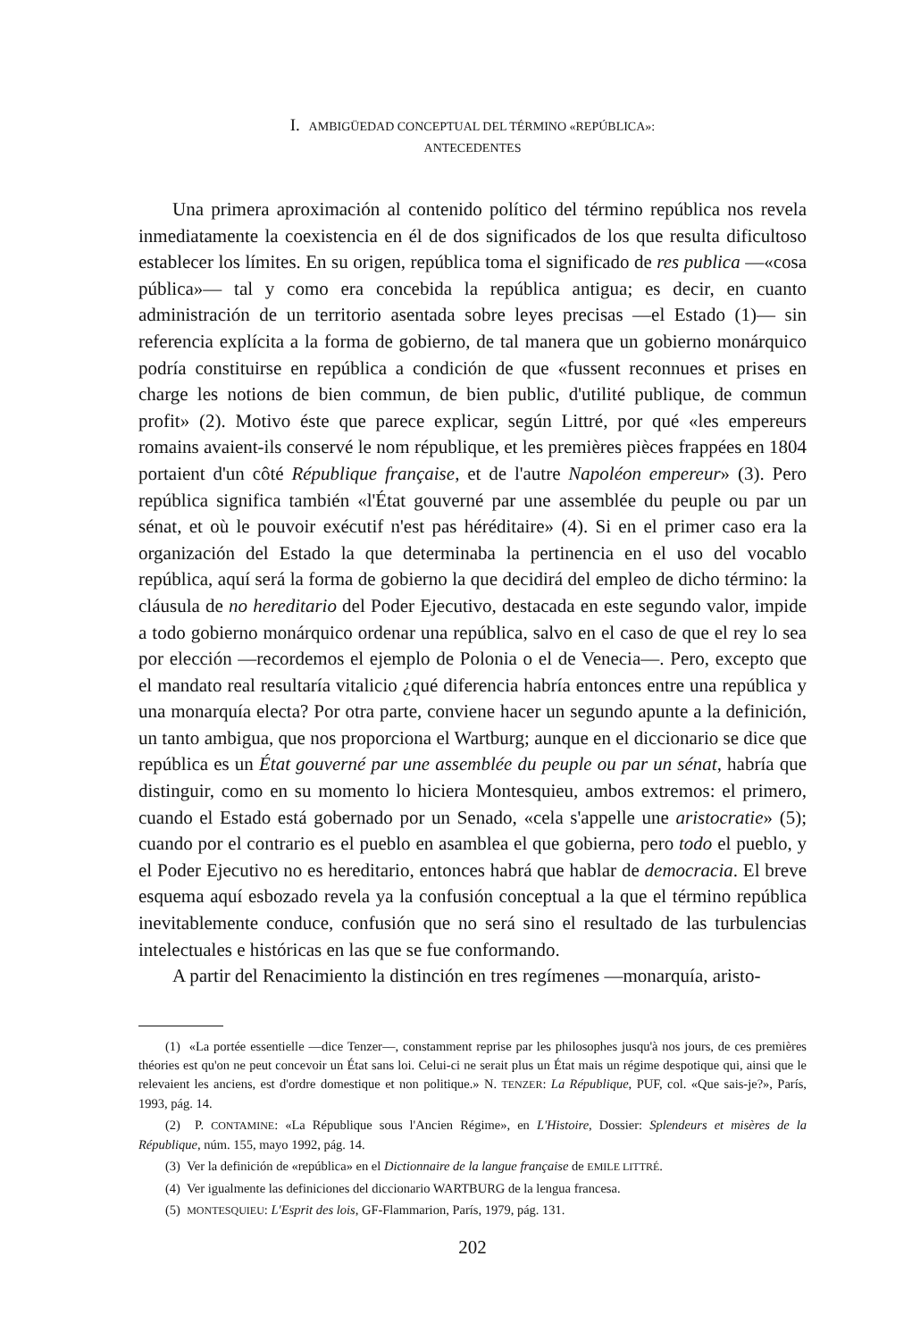I. AMBIGÜEDAD CONCEPTUAL DEL TÉRMINO «REPÚBLICA»:
ANTECEDENTES
Una primera aproximación al contenido político del término república nos revela inmediatamente la coexistencia en él de dos significados de los que resulta dificultoso establecer los límites. En su origen, república toma el significado de res publica —«cosa pública»— tal y como era concebida la república antigua; es decir, en cuanto administración de un territorio asentada sobre leyes precisas —el Estado (1)— sin referencia explícita a la forma de gobierno, de tal manera que un gobierno monárquico podría constituirse en república a condición de que «fussent reconnues et prises en charge les notions de bien commun, de bien public, d'utilité publique, de commun profit» (2). Motivo éste que parece explicar, según Littré, por qué «les empereurs romains avaient-ils conservé le nom république, et les premières pièces frappées en 1804 portaient d'un côté République française, et de l'autre Napoléon empereur» (3). Pero república significa también «l'État gouverné par une assemblée du peuple ou par un sénat, et où le pouvoir exécutif n'est pas héréditaire» (4). Si en el primer caso era la organización del Estado la que determinaba la pertinencia en el uso del vocablo república, aquí será la forma de gobierno la que decidirá del empleo de dicho término: la cláusula de no hereditario del Poder Ejecutivo, destacada en este segundo valor, impide a todo gobierno monárquico ordenar una república, salvo en el caso de que el rey lo sea por elección —recordemos el ejemplo de Polonia o el de Venecia—. Pero, excepto que el mandato real resultaría vitalicio ¿qué diferencia habría entonces entre una república y una monarquía electa? Por otra parte, conviene hacer un segundo apunte a la definición, un tanto ambigua, que nos proporciona el Wartburg; aunque en el diccionario se dice que república es un État gouverné par une assemblée du peuple ou par un sénat, habría que distinguir, como en su momento lo hiciera Montesquieu, ambos extremos: el primero, cuando el Estado está gobernado por un Senado, «cela s'appelle une aristocratie» (5); cuando por el contrario es el pueblo en asamblea el que gobierna, pero todo el pueblo, y el Poder Ejecutivo no es hereditario, entonces habrá que hablar de democracia. El breve esquema aquí esbozado revela ya la confusión conceptual a la que el término república inevitablemente conduce, confusión que no será sino el resultado de las turbulencias intelectuales e históricas en las que se fue conformando.
A partir del Renacimiento la distinción en tres regímenes —monarquía, aristo-
(1) «La portée essentielle —dice Tenzer—, constamment reprise par les philosophes jusqu'à nos jours, de ces premières théories est qu'on ne peut concevoir un État sans loi. Celui-ci ne serait plus un État mais un régime despotique qui, ainsi que le relevaient les anciens, est d'ordre domestique et non politique.» N. TENZER: La République, PUF, col. «Que sais-je?», París, 1993, pág. 14.
(2) P. CONTAMINE: «La République sous l'Ancien Régime», en L'Histoire, Dossier: Splendeurs et misères de la République, núm. 155, mayo 1992, pág. 14.
(3) Ver la definición de «república» en el Dictionnaire de la langue française de EMILE LITTRÉ.
(4) Ver igualmente las definiciones del diccionario WARTBURG de la lengua francesa.
(5) MONTESQUIEU: L'Esprit des lois, GF-Flammarion, París, 1979, pág. 131.
202